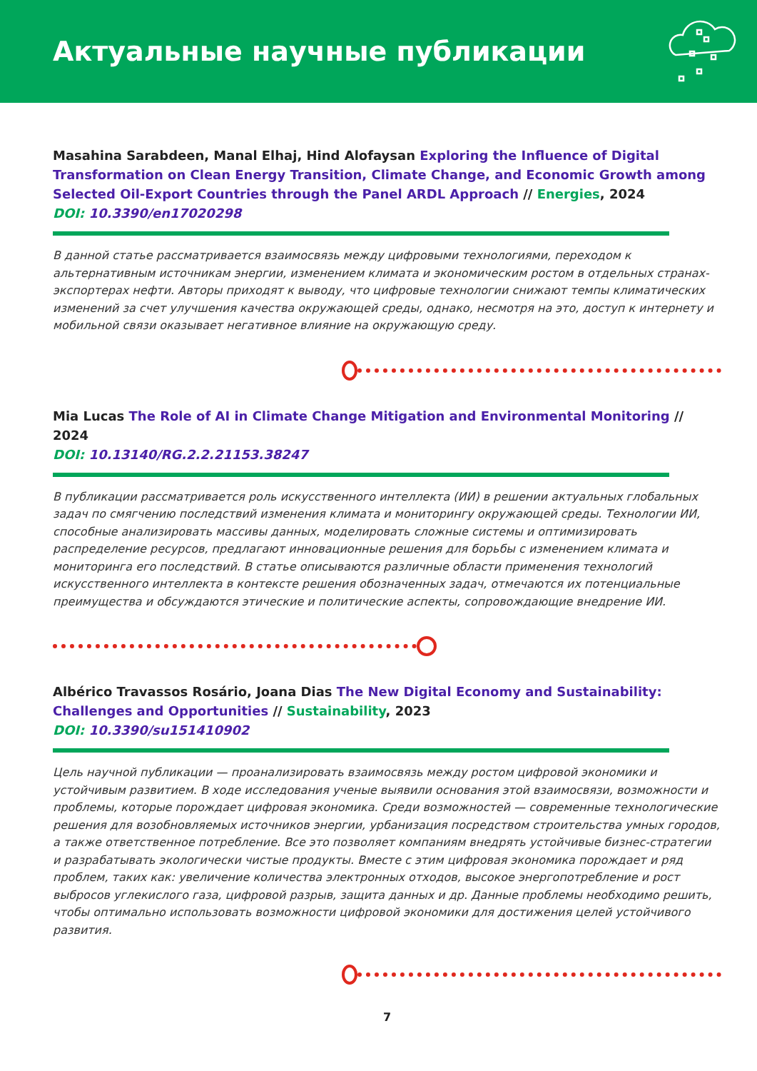Актуальные научные публикации
Masahina Sarabdeen, Manal Elhaj, Hind Alofaysan Exploring the Influence of Digital Transformation on Clean Energy Transition, Climate Change, and Economic Growth among Selected Oil-Export Countries through the Panel ARDL Approach // Energies, 2024
DOI: 10.3390/en17020298
В данной статье рассматривается взаимосвязь между цифровыми технологиями, переходом к альтернативным источникам энергии, изменением климата и экономическим ростом в отдельных странах-экспортерах нефти. Авторы приходят к выводу, что цифровые технологии снижают темпы климатических изменений за счет улучшения качества окружающей среды, однако, несмотря на это, доступ к интернету и мобильной связи оказывает негативное влияние на окружающую среду.
Mia Lucas The Role of AI in Climate Change Mitigation and Environmental Monitoring // 2024
DOI: 10.13140/RG.2.2.21153.38247
В публикации рассматривается роль искусственного интеллекта (ИИ) в решении актуальных глобальных задач по смягчению последствий изменения климата и мониторингу окружающей среды. Технологии ИИ, способные анализировать массивы данных, моделировать сложные системы и оптимизировать распределение ресурсов, предлагают инновационные решения для борьбы с изменением климата и мониторинга его последствий. В статье описываются различные области применения технологий искусственного интеллекта в контексте решения обозначенных задач, отмечаются их потенциальные преимущества и обсуждаются этические и политические аспекты, сопровождающие внедрение ИИ.
Albérico Travassos Rosário, Joana Dias The New Digital Economy and Sustainability: Challenges and Opportunities // Sustainability, 2023
DOI: 10.3390/su151410902
Цель научной публикации — проанализировать взаимосвязь между ростом цифровой экономики и устойчивым развитием. В ходе исследования ученые выявили основания этой взаимосвязи, возможности и проблемы, которые порождает цифровая экономика. Среди возможностей — современные технологические решения для возобновляемых источников энергии, урбанизация посредством строительства умных городов, а также ответственное потребление. Все это позволяет компаниям внедрять устойчивые бизнес-стратегии и разрабатывать экологически чистые продукты. Вместе с этим цифровая экономика порождает и ряд проблем, таких как: увеличение количества электронных отходов, высокое энергопотребление и рост выбросов углекислого газа, цифровой разрыв, защита данных и др. Данные проблемы необходимо решить, чтобы оптимально использовать возможности цифровой экономики для достижения целей устойчивого развития.
7